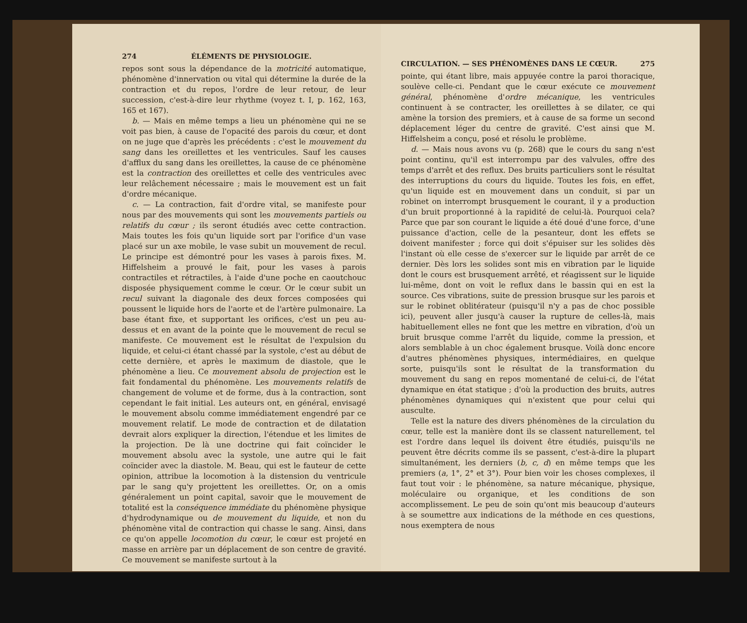274 ÉLÉMENTS DE PHYSIOLOGIE.
repos sont sous la dépendance de la motricité automatique, phénomène d'innervation ou vital qui détermine la durée de la contraction et du repos, l'ordre de leur retour, de leur succession, c'est-à-dire leur rhythme (voyez t. I, p. 162, 163, 165 et 167).
b. — Mais en même temps a lieu un phénomène qui ne se voit pas bien, à cause de l'opacité des parois du cœur, et dont on ne juge que d'après les précédents : c'est le mouvement du sang dans les oreillettes et les ventricules. Sauf les causes d'afflux du sang dans les oreillettes, la cause de ce phénomène est la contraction des oreillettes et celle des ventricules avec leur relâchement nécessaire ; mais le mouvement est un fait d'ordre mécanique.
c. — La contraction, fait d'ordre vital, se manifeste pour nous par des mouvements qui sont les mouvements partiels ou relatifs du cœur ; ils seront étudiés avec cette contraction. Mais toutes les fois qu'un liquide sort par l'orifice d'un vase placé sur un axe mobile, le vase subit un mouvement de recul. Le principe est démontré pour les vases à parois fixes. M. Hiffelsheim a prouvé le fait, pour les vases à parois contractiles et rétractiles, à l'aide d'une poche en caoutchouc disposée physiquement comme le cœur. Or le cœur subit un recul suivant la diagonale des deux forces composées qui poussent le liquide hors de l'aorte et de l'artère pulmonaire. La base étant fixe, et supportant les orifices, c'est un peu au-dessus et en avant de la pointe que le mouvement de recul se manifeste. Ce mouvement est le résultat de l'expulsion du liquide, et celui-ci étant chassé par la systole, c'est au début de cette dernière, et après le maximum de diastole, que le phénomène a lieu. Ce mouvement absolu de projection est le fait fondamental du phénomène. Les mouvements relatifs de changement de volume et de forme, dus à la contraction, sont cependant le fait initial. Les auteurs ont, en général, envisagé le mouvement absolu comme immédiatement engendré par ce mouvement relatif. Le mode de contraction et de dilatation devrait alors expliquer la direction, l'étendue et les limites de la projection. De là une doctrine qui fait coïncider le mouvement absolu avec la systole, une autre qui le fait coïncider avec la diastole. M. Beau, qui est le fauteur de cette opinion, attribue la locomotion à la distension du ventricule par le sang qu'y projettent les oreillettes. Or, on a omis généralement un point capital, savoir que le mouvement de totalité est la conséquence immédiate du phénomène physique d'hydrodynamique ou de mouvement du liquide, et non du phénomène vital de contraction qui chasse le sang. Ainsi, dans ce qu'on appelle locomotion du cœur, le cœur est projeté en masse en arrière par un déplacement de son centre de gravité. Ce mouvement se manifeste surtout à la
CIRCULATION. — SES PHÉNOMÈNES DANS LE CŒUR. 275
pointe, qui étant libre, mais appuyée contre la paroi thoracique, soulève celle-ci. Pendant que le cœur exécute ce mouvement général, phénomène d'ordre mécanique, les ventricules continuent à se contracter, les oreillettes à se dilater, ce qui amène la torsion des premiers, et à cause de sa forme un second déplacement léger du centre de gravité. C'est ainsi que M. Hiffelsheim a conçu, posé et résolu le problème.
d. — Mais nous avons vu (p. 268) que le cours du sang n'est point continu, qu'il est interrompu par des valvules, offre des temps d'arrêt et des reflux. Des bruits particuliers sont le résultat des interruptions du cours du liquide. Toutes les fois, en effet, qu'un liquide est en mouvement dans un conduit, si par un robinet on interrompt brusquement le courant, il y a production d'un bruit proportionné à la rapidité de celui-là. Pourquoi cela? Parce que par son courant le liquide a été doué d'une force, d'une puissance d'action, celle de la pesanteur, dont les effets se doivent manifester ; force qui doit s'épuiser sur les solides dès l'instant où elle cesse de s'exercer sur le liquide par arrêt de ce dernier. Dès lors les solides sont mis en vibration par le liquide dont le cours est brusquement arrêté, et réagissent sur le liquide lui-même, dont on voit le reflux dans le bassin qui en est la source. Ces vibrations, suite de pression brusque sur les parois et sur le robinet oblitérateur (puisqu'il n'y a pas de choc possible ici), peuvent aller jusqu'à causer la rupture de celles-là, mais habituellement elles ne font que les mettre en vibration, d'où un bruit brusque comme l'arrêt du liquide, comme la pression, et alors semblable à un choc également brusque. Voilà donc encore d'autres phénomènes physiques, intermédiaires, en quelque sorte, puisqu'ils sont le résultat de la transformation du mouvement du sang en repos momentané de celui-ci, de l'état dynamique en état statique ; d'où la production des bruits, autres phénomènes dynamiques qui n'existent que pour celui qui ausculte.
Telle est la nature des divers phénomènes de la circulation du cœur, telle est la manière dont ils se classent naturellement, tel est l'ordre dans lequel ils doivent être étudiés, puisqu'ils ne peuvent être décrits comme ils se passent, c'est-à-dire la plupart simultanément, les derniers (b, c, d) en même temps que les premiers (a, 1°, 2° et 3°). Pour bien voir les choses complexes, il faut tout voir : le phénomène, sa nature mécanique, physique, moléculaire ou organique, et les conditions de son accomplissement. Le peu de soin qu'ont mis beaucoup d'auteurs à se soumettre aux indications de la méthode en ces questions, nous exemptera de nous